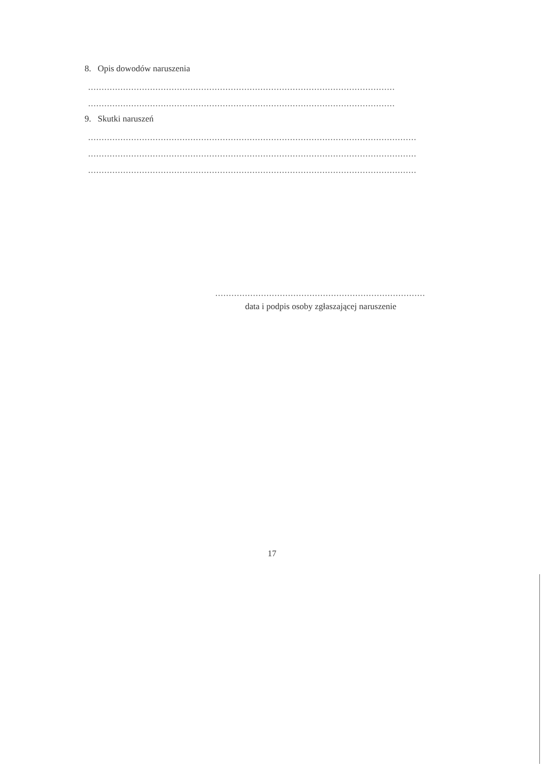8. Opis dowodów naruszenia
..................................................................................................................
..................................................................................................................
9. Skutki naruszeń
..........................................................................................................................
..........................................................................................................................
..........................................................................................................................
..............................................................................
data i podpis osoby zgłaszającej naruszenie
17